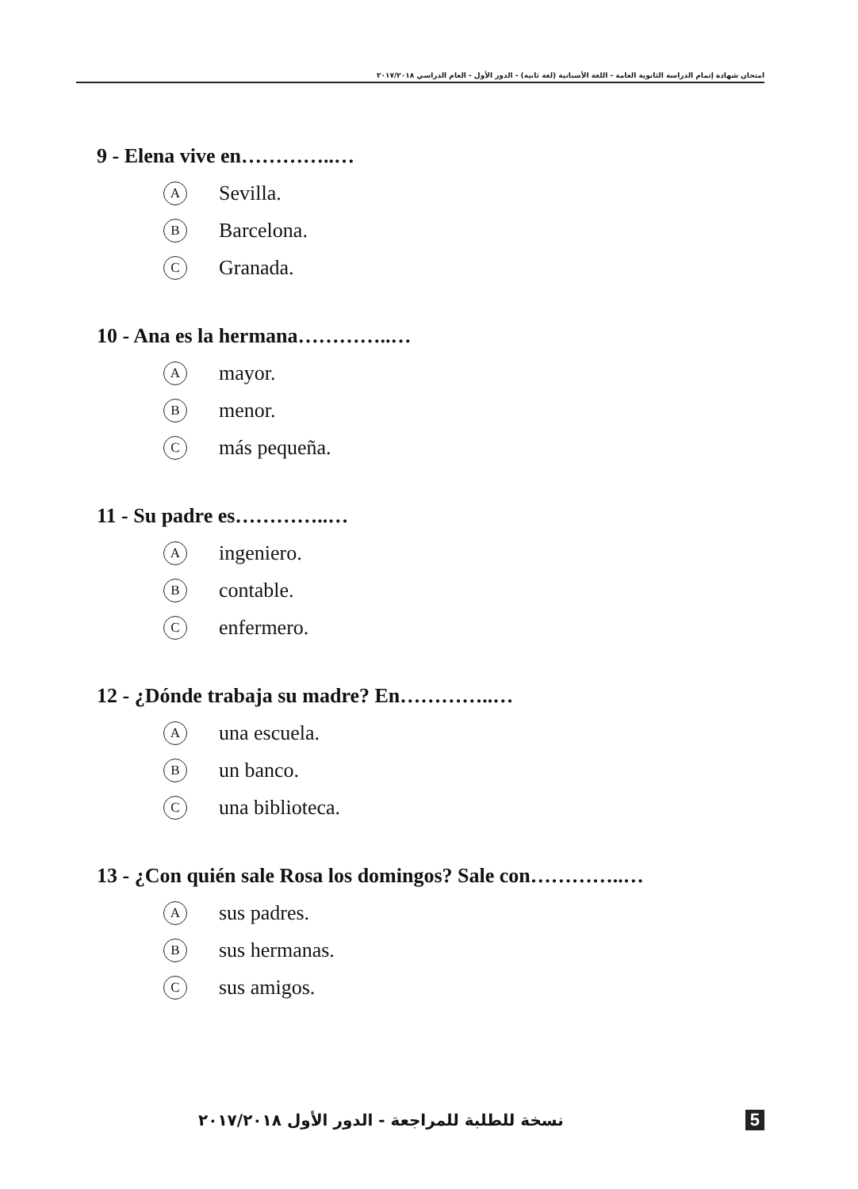امتحان شهادة إتمام الدراسة الثانوية العامة - اللغة الأسبانية (لغة ثانية) - الدور الأول - العام الدراسي ٢٠١٧/٢٠١٨
9 - Elena vive en…………..…
A Sevilla.
B Barcelona.
C Granada.
10 - Ana es la hermana…………..…
Amayor.
Bmenor.
Cmás pequeña.
11 - Su padre es…………..…
Aingeniero.
Bcontable.
Cenfermero.
12 - ¿Dónde trabaja su madre? En…………..…
Auna escuela.
Bun banco.
Cuna biblioteca.
13 - ¿Con quién sale Rosa los domingos? Sale con…………..…
Asus padres.
Bsus hermanas.
Csus amigos.
نسخة للطلبة للمراجعة - الدور الأول ٢٠١٧/٢٠١٨ 5